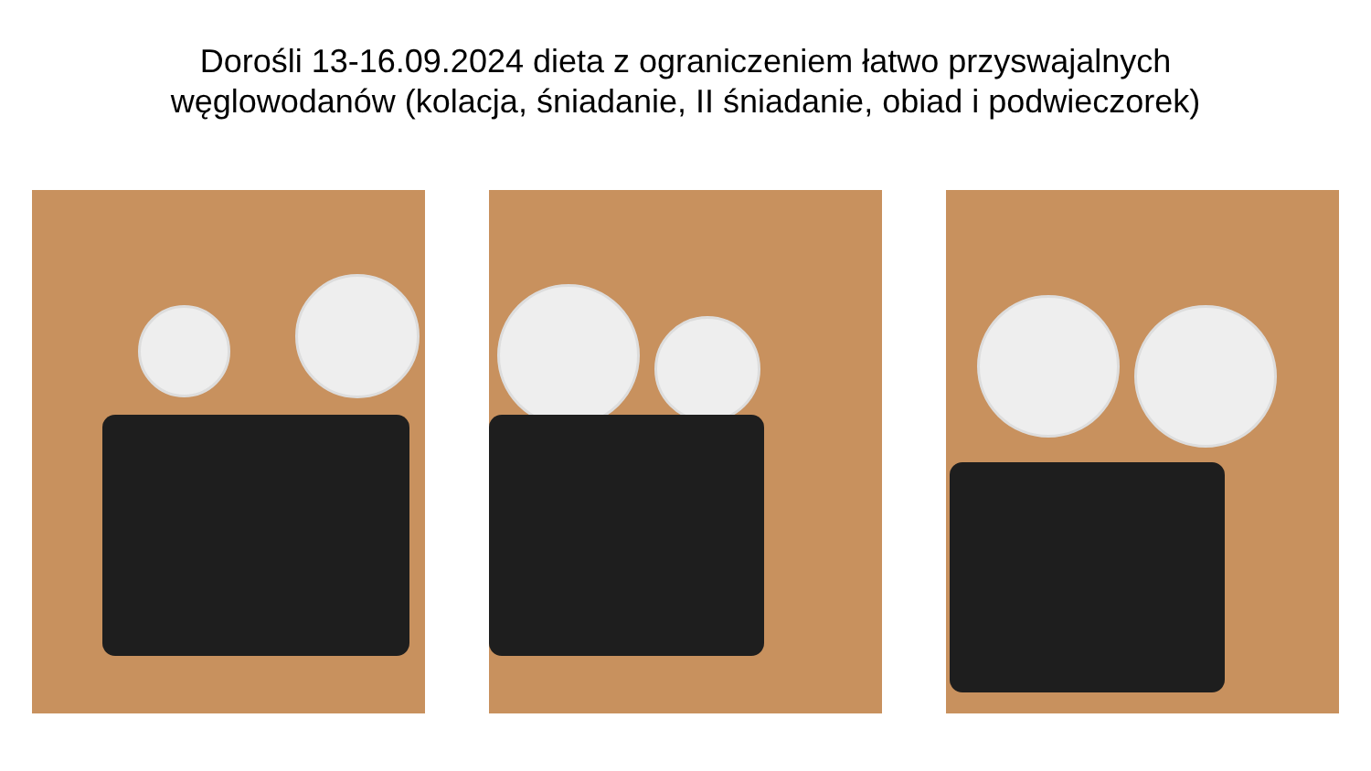Dorośli 13-16.09.2024 dieta z ograniczeniem łatwo przyswajalnych
węglowodanów (kolacja, śniadanie, II śniadanie, obiad i podwieczorek)